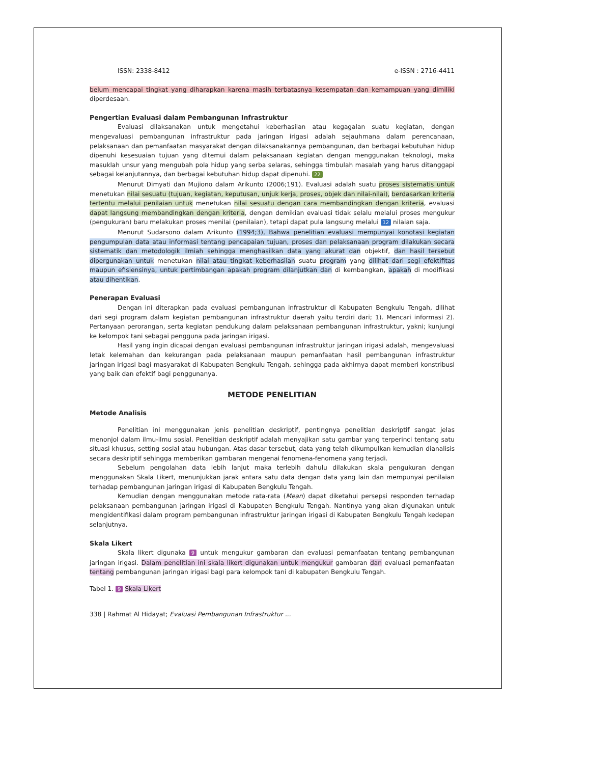ISSN: 2338-8412 e-ISSN : 2716-4411
belum mencapai tingkat yang diharapkan karena masih terbatasnya kesempatan dan kemampuan yang dimiliki diperdesaan.
Pengertian Evaluasi dalam Pembangunan Infrastruktur
Evaluasi dilaksanakan untuk mengetahui keberhasilan atau kegagalan suatu kegiatan, dengan mengevaluasi pembangunan infrastruktur pada jaringan irigasi adalah sejauhmana dalam perencanaan, pelaksanaan dan pemanfaatan masyarakat dengan dilaksanakannya pembangunan, dan berbagai kebutuhan hidup dipenuhi kesesuaian tujuan yang ditemui dalam pelaksanaan kegiatan dengan menggunakan teknologi, maka masuklah unsur yang mengubah pola hidup yang serba selaras, sehingga timbulah masalah yang harus ditanggapi sebagai kelanjutannya, dan berbagai kebutuhan hidup dapat dipenuhi. 22
Menurut Dimyati dan Mujiono dalam Arikunto (2006;191). Evaluasi adalah suatu proses sistematis untuk menetukan nilai sesuatu (tujuan, kegiatan, keputusan, unjuk kerja, proses, objek dan nilai-nilai), berdasarkan kriteria tertentu melalui penilaian untuk menetukan nilai sesuatu dengan cara membandingkan dengan kriteria, evaluasi dapat langsung membandingkan dengan kriteria, dengan demikian evaluasi tidak selalu melalui proses mengukur (pengukuran) baru melakukan proses menilai (penilaian), tetapi dapat pula langsung melalui 12 nilaian saja.
Menurut Sudarsono dalam Arikunto (1994;3), Bahwa penelitian evaluasi mempunyai konotasi kegiatan pengumpulan data atau informasi tentang pencapaian tujuan, proses dan pelaksanaan program dilakukan secara sistematik dan metodologik ilmiah sehingga menghasilkan data yang akurat dan objektif, dan hasil tersebut dipergunakan untuk menetukan nilai atau tingkat keberhasilan suatu program yang dilihat dari segi efektifitas maupun efisiensinya, untuk pertimbangan apakah program dilanjutkan dan di kembangkan, apakah di modifikasi atau dihentikan.
Penerapan Evaluasi
Dengan ini diterapkan pada evaluasi pembangunan infrastruktur di Kabupaten Bengkulu Tengah, dilihat dari segi program dalam kegiatan pembangunan infrastruktur daerah yaitu terdiri dari; 1). Mencari informasi 2). Pertanyaan perorangan, serta kegiatan pendukung dalam pelaksanaan pembangunan infrastruktur, yakni; kunjungi ke kelompok tani sebagai pengguna pada jaringan irigasi.
Hasil yang ingin dicapai dengan evaluasi pembangunan infrastruktur jaringan irigasi adalah, mengevaluasi letak kelemahan dan kekurangan pada pelaksanaan maupun pemanfaatan hasil pembangunan infrastruktur jaringan irigasi bagi masyarakat di Kabupaten Bengkulu Tengah, sehingga pada akhirnya dapat memberi konstribusi yang baik dan efektif bagi penggunanya.
METODE PENELITIAN
Metode Analisis
Penelitian ini menggunakan jenis penelitian deskriptif, pentingnya penelitian deskriptif sangat jelas menonjol dalam ilmu-ilmu sosial. Penelitian deskriptif adalah menyajikan satu gambar yang terperinci tentang satu situasi khusus, setting sosial atau hubungan. Atas dasar tersebut, data yang telah dikumpulkan kemudian dianalisis secara deskriptif sehingga memberikan gambaran mengenai fenomena-fenomena yang terjadi.
Sebelum pengolahan data lebih lanjut maka terlebih dahulu dilakukan skala pengukuran dengan menggunakan Skala Likert, menunjukkan jarak antara satu data dengan data yang lain dan mempunyai penilaian terhadap pembangunan jaringan irigasi di Kabupaten Bengkulu Tengah.
Kemudian dengan menggunakan metode rata-rata (Mean) dapat diketahui persepsi responden terhadap pelaksanaan pembangunan jaringan irigasi di Kabupaten Bengkulu Tengah. Nantinya yang akan digunakan untuk mengidentifikasi dalam program pembangunan infrastruktur jaringan irigasi di Kabupaten Bengkulu Tengah kedepan selanjutnya.
Skala Likert
Skala likert digunaka 9 untuk mengukur gambaran dan evaluasi pemanfaatan tentang pembangunan jaringan irigasi. Dalam penelitian ini skala likert digunakan untuk mengukur gambaran dan evaluasi pemanfaatan tentang pembangunan jaringan irigasi bagi para kelompok tani di kabupaten Bengkulu Tengah.
Tabel 1. 9 Skala Likert
338 | Rahmat Al Hidayat; Evaluasi Pembangunan Infrastruktur ...